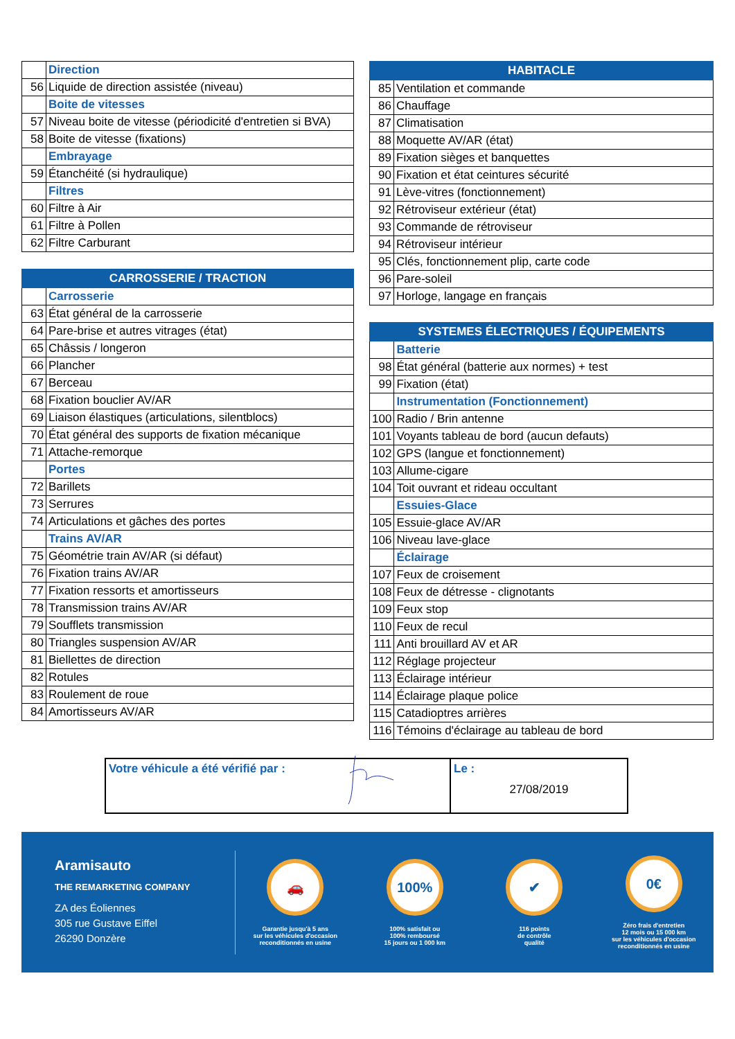| | Direction |
| 56 | Liquide de direction assistée (niveau) |
| | Boite de vitesses |
| 57 | Niveau boite de vitesse (périodicité d'entretien si BVA) |
| 58 | Boite de vitesse (fixations) |
| | Embrayage |
| 59 | Étanchéité (si hydraulique) |
| | Filtres |
| 60 | Filtre à Air |
| 61 | Filtre à Pollen |
| 62 | Filtre Carburant |
| CARROSSERIE / TRACTION | |
| --- | --- |
| | Carrosserie |
| 63 | État général de la carrosserie |
| 64 | Pare-brise et autres vitrages (état) |
| 65 | Châssis / longeron |
| 66 | Plancher |
| 67 | Berceau |
| 68 | Fixation bouclier AV/AR |
| 69 | Liaison élastiques (articulations, silentblocs) |
| 70 | État général des supports de fixation mécanique |
| 71 | Attache-remorque |
| | Portes |
| 72 | Barillets |
| 73 | Serrures |
| 74 | Articulations et gâches des portes |
| | Trains AV/AR |
| 75 | Géométrie train AV/AR (si défaut) |
| 76 | Fixation trains AV/AR |
| 77 | Fixation ressorts et amortisseurs |
| 78 | Transmission trains AV/AR |
| 79 | Soufflets transmission |
| 80 | Triangles suspension AV/AR |
| 81 | Biellettes de direction |
| 82 | Rotules |
| 83 | Roulement de roue |
| 84 | Amortisseurs AV/AR |
| HABITACLE | |
| --- | --- |
| 85 | Ventilation et commande |
| 86 | Chauffage |
| 87 | Climatisation |
| 88 | Moquette AV/AR (état) |
| 89 | Fixation sièges et banquettes |
| 90 | Fixation et état ceintures sécurité |
| 91 | Lève-vitres (fonctionnement) |
| 92 | Rétroviseur extérieur (état) |
| 93 | Commande de rétroviseur |
| 94 | Rétroviseur intérieur |
| 95 | Clés, fonctionnement plip, carte code |
| 96 | Pare-soleil |
| 97 | Horloge, langage en français |
| SYSTEMES ÉLECTRIQUES / ÉQUIPEMENTS | |
| --- | --- |
| | Batterie |
| 98 | État général (batterie aux normes) + test |
| 99 | Fixation (état) |
| | Instrumentation (Fonctionnement) |
| 100 | Radio / Brin antenne |
| 101 | Voyants tableau de bord (aucun defauts) |
| 102 | GPS (langue et fonctionnement) |
| 103 | Allume-cigare |
| 104 | Toit ouvrant et rideau occultant |
| | Essuies-Glace |
| 105 | Essuie-glace AV/AR |
| 106 | Niveau lave-glace |
| | Éclairage |
| 107 | Feux de croisement |
| 108 | Feux de détresse - clignotants |
| 109 | Feux stop |
| 110 | Feux de recul |
| 111 | Anti brouillard AV et AR |
| 112 | Réglage projecteur |
| 113 | Éclairage intérieur |
| 114 | Éclairage plaque police |
| 115 | Catadioptres arrières |
| 116 | Témoins d'éclairage au tableau de bord |
Votre véhicule a été vérifié par : Le :
27/08/2019
Aramisauto
THE REMARKETING COMPANY
ZA des Éoliennes
305 rue Gustave Eiffel
26290 Donzère
🚗
Garantie jusqu'à 5 ans
sur les véhicules d'occasion
reconditionnés en usine
100%
100% satisfait ou
100% remboursé
15 jours ou 1 000 km
✔
116 points
de contrôle
qualité
0€
Zéro frais d'entretien
12 mois ou 15 000 km
sur les véhicules d'occasion
reconditionnés en usine